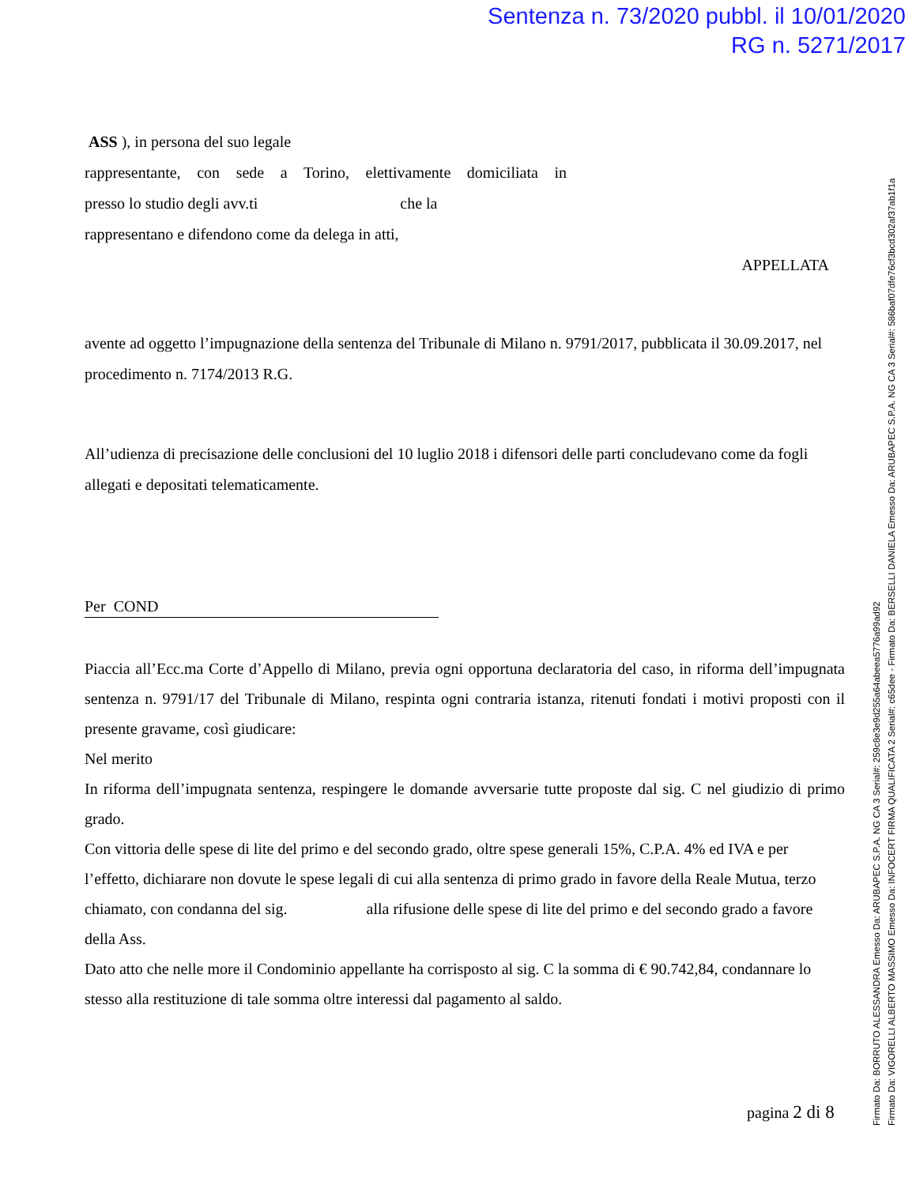Sentenza n. 73/2020 pubbl. il 10/01/2020
RG n. 5271/2017
ASS ), in persona del suo legale
rappresentante, con sede a Torino, elettivamente domiciliata in
presso lo studio degli avv.ti che la
rappresentano e difendono come da delega in atti,
APPELLATA
avente ad oggetto l’impugnazione della sentenza del Tribunale di Milano n. 9791/2017, pubblicata il 30.09.2017, nel procedimento n. 7174/2013 R.G.
All’udienza di precisazione delle conclusioni del 10 luglio 2018 i difensori delle parti concludevano come da fogli allegati e depositati telematicamente.
Per COND
Piaccia all’Ecc.ma Corte d’Appello di Milano, previa ogni opportuna declaratoria del caso, in riforma dell’impugnata sentenza n. 9791/17 del Tribunale di Milano, respinta ogni contraria istanza, ritenuti fondati i motivi proposti con il presente gravame, così giudicare:
Nel merito
In riforma dell’impugnata sentenza, respingere le domande avversarie tutte proposte dal sig. C nel giudizio di primo grado.
Con vittoria delle spese di lite del primo e del secondo grado, oltre spese generali 15%, C.P.A. 4% ed IVA e per l’effetto, dichiarare non dovute le spese legali di cui alla sentenza di primo grado in favore della Reale Mutua, terzo chiamato, con condanna del sig. alla rifusione delle spese di lite del primo e del secondo grado a favore della Ass.
Dato atto che nelle more il Condominio appellante ha corrisposto al sig. C la somma di € 90.742,84, condannare lo stesso alla restituzione di tale somma oltre interessi dal pagamento al saldo.
pagina 2 di 8
Firmato Da: BORRUTO ALESSANDRA Emesso Da: ARUBAPEC S.P.A. NG CA 3 Serial#: 259c8e3e9d255a64abeea5776a99ad92
Firmato Da: VIGORELLI ALBERTO MASSIMO Emesso Da: INFOCERT FIRMA QUALIFICATA 2 Serial#: c65dee - Firmato Da: BERSELLI DANIELA Emesso Da: ARUBAPEC S.P.A. NG CA 3 Serial#: 586baf07dfe76cf3bcd302af37ab1f1a